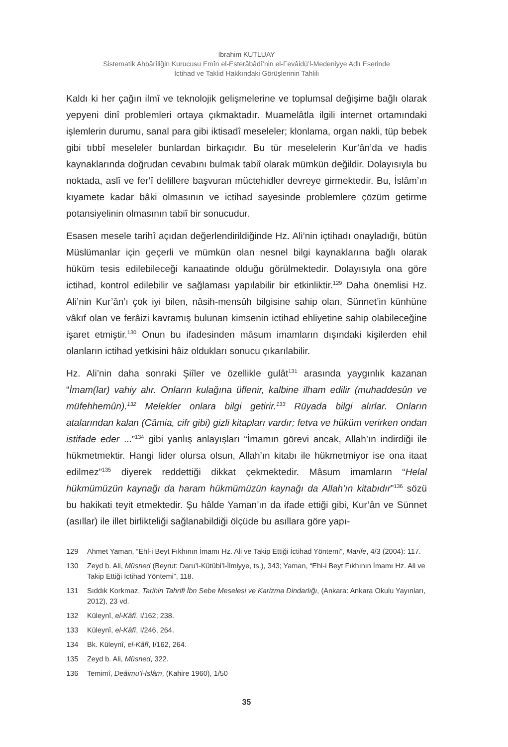İbrahim KUTLUAY
Sistematik Ahbârîliğin Kurucusu Emîn el-Esterâbâdî’nin el-Fevâidü’l-Medeniyye Adlı Eserinde
İctihad ve Taklid Hakkındaki Görüşlerinin Tahlili
Kaldı ki her çağın ilmî ve teknolojik gelişmelerine ve toplumsal değişime bağlı olarak yepyeni dinî problemleri ortaya çıkmaktadır. Muamelâtla ilgili internet ortamındaki işlemlerin durumu, sanal para gibi iktisadî meseleler; klonlama, organ nakli, tüp bebek gibi tıbbî meseleler bunlardan birkaçıdır. Bu tür meselelerin Kur’ân’da ve hadis kaynaklarında doğrudan cevabını bulmak tabiî olarak mümkün değildir. Dolayısıyla bu noktada, aslî ve fer‘î delillere başvuran müctehidler devreye girmektedir. Bu, İslâm’ın kıyamete kadar bâki olmasının ve ictihad sayesinde problemlere çözüm getirme potansiyelinin olmasının tabiî bir sonucudur.
Esasen mesele tarihî açıdan değerlendirildiğinde Hz. Ali’nin içtihadı onayladığı, bütün Müslümanlar için geçerli ve mümkün olan nesnel bilgi kaynaklarına bağlı olarak hüküm tesis edilebileceği kanaatinde olduğu görülmektedir. Dolayısıyla ona göre ictihad, kontrol edilebilir ve sağlaması yapılabilir bir etkinliktir.<sup>129</sup> Daha önemlisi Hz. Ali’nin Kur’ân’ı çok iyi bilen, nâsih-mensûh bilgisine sahip olan, Sünnet’in künhüne vâkıf olan ve ferâizi kavramış bulunan kimsenin ictihad ehliyetine sahip olabileceğine işaret etmiştir.<sup>130</sup> Onun bu ifadesinden mâsum imamların dışındaki kişilerden ehil olanların ictihad yetkisini hâiz oldukları sonucu çıkarılabilir.
Hz. Ali’nin daha sonraki Şiîler ve özellikle gulât<sup>131</sup> arasında yaygınlık kazanan “İmam(lar) vahiy alır. Onların kulağına üflenir, kalbine ilham edilir (muhaddesûn ve müfehhemûn).<sup>132</sup> Melekler onlara bilgi getirir.<sup>133</sup> Rüyada bilgi alırlar. Onların atalarından kalan (Câmia, cifr gibi) gizli kitapları vardır; fetva ve hüküm verirken ondan istifade eder ...”<sup>134</sup> gibi yanlış anlayışları “İmamın görevi ancak, Allah’ın indirdiği ile hükmetmektir. Hangi lider olursa olsun, Allah’ın kitabı ile hükmetmiyor ise ona itaat edilmez”<sup>135</sup> diyerek reddettiği dikkat çekmektedir. Mâsum imamların “Helal hükmümüzün kaynağı da haram hükmümüzün kaynağı da Allah’ın kitabıdır”<sup>136</sup> sözü bu hakikati teyit etmektedir. Şu hâlde Yaman’ın da ifade ettiği gibi, Kur’ân ve Sünnet (asıllar) ile illet birlikteliği sağlanabildiği ölçüde bu asıllara göre yapı-
129 Ahmet Yaman, “Ehl-i Beyt Fıkhının İmamı Hz. Ali ve Takip Ettiği İctihad Yöntemi”, Marife, 4/3 (2004): 117.
130 Zeyd b. Ali, Müsned (Beyrut: Daru’l-Kütübi’l-İlmiyye, ts.), 343; Yaman, “Ehl-i Beyt Fıkhının İmamı Hz. Ali ve Takip Ettiği İctihad Yöntemi”, 118.
131 Sıddık Korkmaz, Tarihin Tahrifi İbn Sebe Meselesi ve Karizma Dindarlığı, (Ankara: Ankara Okulu Yayınları, 2012), 23 vd.
132 Küleynî, el-Kâfî, I/162; 238.
133 Küleynî, el-Kâfî, I/246, 264.
134 Bk. Küleynî, el-Kâfî, I/162, 264.
135 Zeyd b. Ali, Müsned, 322.
136 Temimî, Deâimu’l-İslâm, (Kahire 1960), 1/50
35